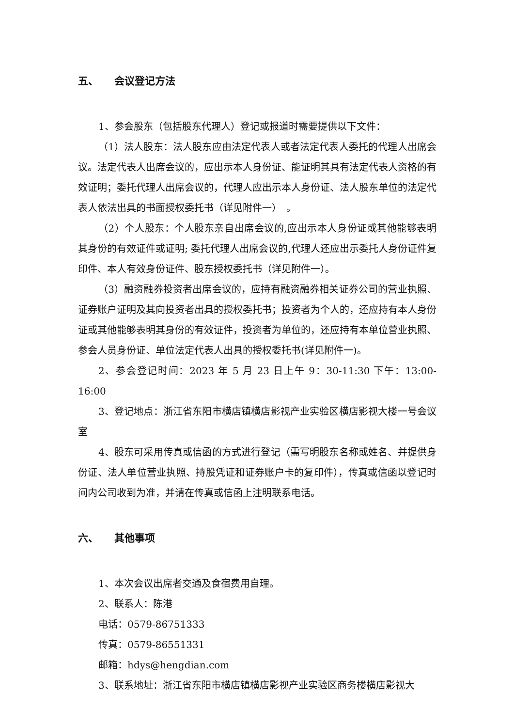五、 会议登记方法
1、参会股东（包括股东代理人）登记或报道时需要提供以下文件：
（1）法人股东：法人股东应由法定代表人或者法定代表人委托的代理人出席会议。法定代表人出席会议的，应出示本人身份证、能证明其具有法定代表人资格的有效证明；委托代理人出席会议的，代理人应出示本人身份证、法人股东单位的法定代表人依法出具的书面授权委托书（详见附件一）　。
（2）个人股东：个人股东亲自出席会议的,应出示本人身份证或其他能够表明其身份的有效证件或证明; 委托代理人出席会议的,代理人还应出示委托人身份证件复印件、本人有效身份证件、股东授权委托书（详见附件一）。
（3）融资融券投资者出席会议的，应持有融资融券相关证券公司的营业执照、证券账户证明及其向投资者出具的授权委托书；投资者为个人的，还应持有本人身份证或其他能够表明其身份的有效证件，投资者为单位的，还应持有本单位营业执照、参会人员身份证、单位法定代表人出具的授权委托书(详见附件一)。
2、参会登记时间：2023 年 5 月 23 日上午 9：30-11:30 下午：13:00-16:00
3、登记地点：浙江省东阳市横店镇横店影视产业实验区横店影视大楼一号会议室
4、股东可采用传真或信函的方式进行登记（需写明股东名称或姓名、并提供身份证、法人单位营业执照、持股凭证和证券账户卡的复印件），传真或信函以登记时间内公司收到为准，并请在传真或信函上注明联系电话。
六、 其他事项
1、本次会议出席者交通及食宿费用自理。
2、联系人：陈港
电话：0579-86751333
传真：0579-86551331
邮箱：hdys@hengdian.com
3、联系地址：浙江省东阳市横店镇横店影视产业实验区商务楼横店影视大